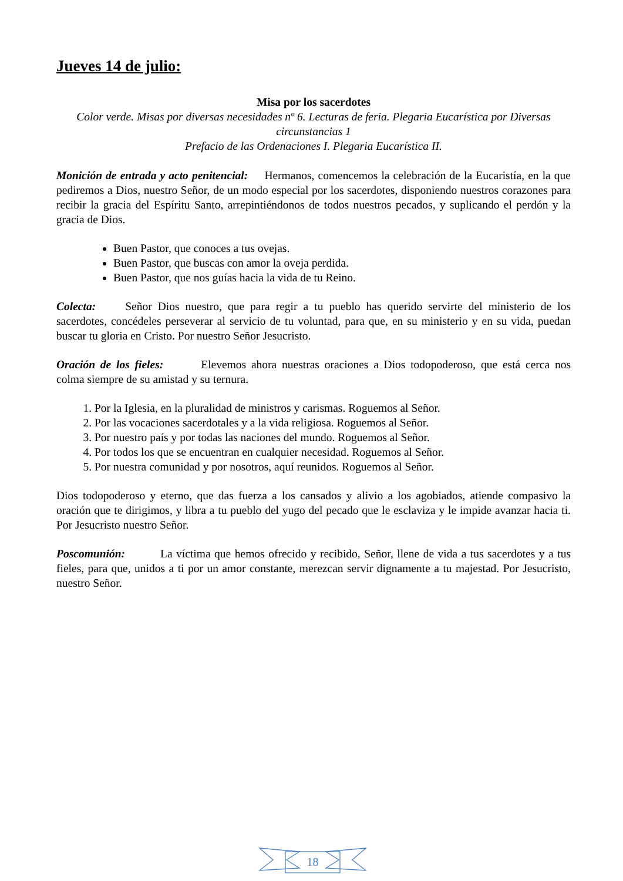Jueves 14 de julio:
Misa por los sacerdotes
Color verde. Misas por diversas necesidades nº 6. Lecturas de feria. Plegaria Eucarística por Diversas circunstancias 1
Prefacio de las Ordenaciones I. Plegaria Eucarística II.
Monición de entrada y acto penitencial: Hermanos, comencemos la celebración de la Eucaristía, en la que pediremos a Dios, nuestro Señor, de un modo especial por los sacerdotes, disponiendo nuestros corazones para recibir la gracia del Espíritu Santo, arrepintiéndonos de todos nuestros pecados, y suplicando el perdón y la gracia de Dios.
Buen Pastor, que conoces a tus ovejas.
Buen Pastor, que buscas con amor la oveja perdida.
Buen Pastor, que nos guías hacia la vida de tu Reino.
Colecta: Señor Dios nuestro, que para regir a tu pueblo has querido servirte del ministerio de los sacerdotes, concédeles perseverar al servicio de tu voluntad, para que, en su ministerio y en su vida, puedan buscar tu gloria en Cristo. Por nuestro Señor Jesucristo.
Oración de los fieles: Elevemos ahora nuestras oraciones a Dios todopoderoso, que está cerca nos colma siempre de su amistad y su ternura.
1. Por la Iglesia, en la pluralidad de ministros y carismas. Roguemos al Señor.
2. Por las vocaciones sacerdotales y a la vida religiosa. Roguemos al Señor.
3. Por nuestro país y por todas las naciones del mundo. Roguemos al Señor.
4. Por todos los que se encuentran en cualquier necesidad. Roguemos al Señor.
5. Por nuestra comunidad y por nosotros, aquí reunidos. Roguemos al Señor.
Dios todopoderoso y eterno, que das fuerza a los cansados y alivio a los agobiados, atiende compasivo la oración que te dirigimos, y libra a tu pueblo del yugo del pecado que le esclaviza y le impide avanzar hacia ti. Por Jesucristo nuestro Señor.
Poscomunión: La víctima que hemos ofrecido y recibido, Señor, llene de vida a tus sacerdotes y a tus fieles, para que, unidos a ti por un amor constante, merezcan servir dignamente a tu majestad. Por Jesucristo, nuestro Señor.
18